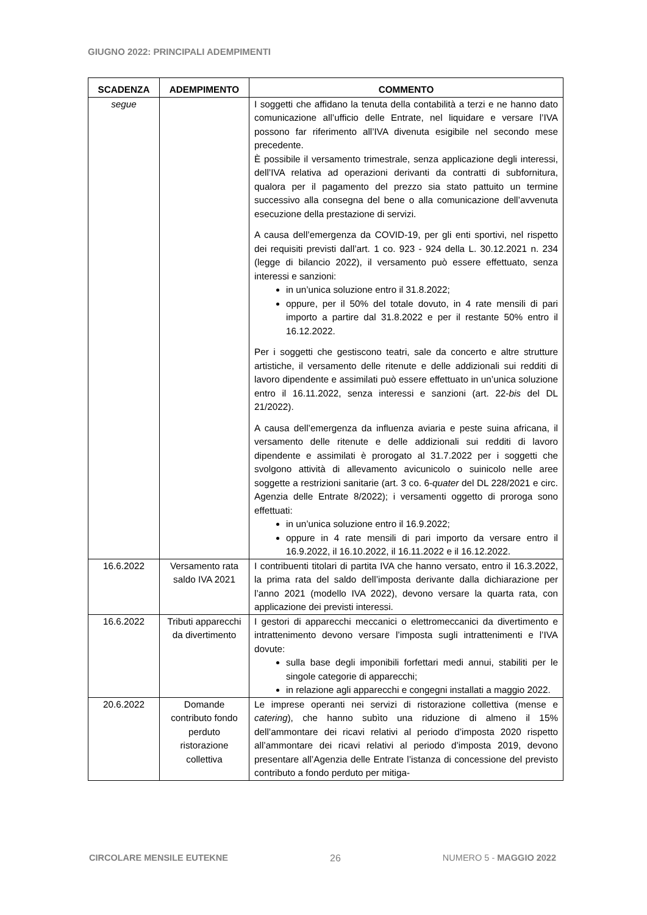GIUGNO 2022: PRINCIPALI ADEMPIMENTI
| SCADENZA | ADEMPIMENTO | COMMENTO |
| --- | --- | --- |
| segue | | I soggetti che affidano la tenuta della contabilità a terzi e ne hanno dato comunicazione all’ufficio delle Entrate, nel liquidare e versare l’IVA possono far riferimento all’IVA divenuta esigibile nel secondo mese precedente. È possibile il versamento trimestrale, senza applicazione degli interessi, dell’IVA relativa ad operazioni derivanti da contratti di subfornitura, qualora per il pagamento del prezzo sia stato pattuito un termine successivo alla consegna del bene o alla comunicazione dell’avvenuta esecuzione della prestazione di servizi. A causa dell’emergenza da COVID-19, per gli enti sportivi, nel rispetto dei requisiti previsti dall’art. 1 co. 923 - 924 della L. 30.12.2021 n. 234 (legge di bilancio 2022), il versamento può essere effettuato, senza interessi e sanzioni: in un’unica soluzione entro il 31.8.2022; oppure, per il 50% del totale dovuto, in 4 rate mensili di pari importo a partire dal 31.8.2022 e per il restante 50% entro il 16.12.2022. Per i soggetti che gestiscono teatri, sale da concerto e altre strutture artistiche, il versamento delle ritenute e delle addizionali sui redditi di lavoro dipendente e assimilati può essere effettuato in un’unica soluzione entro il 16.11.2022, senza interessi e sanzioni (art. 22- bis del DL 21/2022). A causa dell’emergenza da influenza aviaria e peste suina africana, il versamento delle ritenute e delle addizionali sui redditi di lavoro dipendente e assimilati è prorogato al 31.7.2022 per i soggetti che svolgono attività di allevamento avicunicolo o suinicolo nelle aree soggette a restrizioni sanitarie (art. 3 co. 6- quater del DL 228/2021 e circ. Agenzia delle Entrate 8/2022); i versamenti oggetto di proroga sono effettuati: in un’unica soluzione entro il 16.9.2022; oppure in 4 rate mensili di pari importo da versare entro il 16.9.2022, il 16.10.2022, il 16.11.2022 e il 16.12.2022. |
| 16.6.2022 | Versamento rata saldo IVA 2021 | I contribuenti titolari di partita IVA che hanno versato, entro il 16.3.2022, la prima rata del saldo dell’imposta derivante dalla dichiarazione per l’anno 2021 (modello IVA 2022), devono versare la quarta rata, con applicazione dei previsti interessi. |
| 16.6.2022 | Tributi apparecchi da divertimento | I gestori di apparecchi meccanici o elettromeccanici da divertimento e intrattenimento devono versare l’imposta sugli intrattenimenti e l’IVA dovute: sulla base degli imponibili forfettari medi annui, stabiliti per le singole categorie di apparecchi; in relazione agli apparecchi e congegni installati a maggio 2022. |
| 20.6.2022 | Domande contributo fondo perduto ristorazione collettiva | Le imprese operanti nei servizi di ristorazione collettiva (mense e catering ), che hanno subìto una riduzione di almeno il 15% dell’ammontare dei ricavi relativi al periodo d’imposta 2020 rispetto all’ammontare dei ricavi relativi al periodo d’imposta 2019, devono presentare all’Agenzia delle Entrate l’istanza di concessione del previsto contributo a fondo perduto per mitiga- |
CIRCOLARE MENSILE EUTEKNE 26 NUMERO 5 - MAGGIO 2022